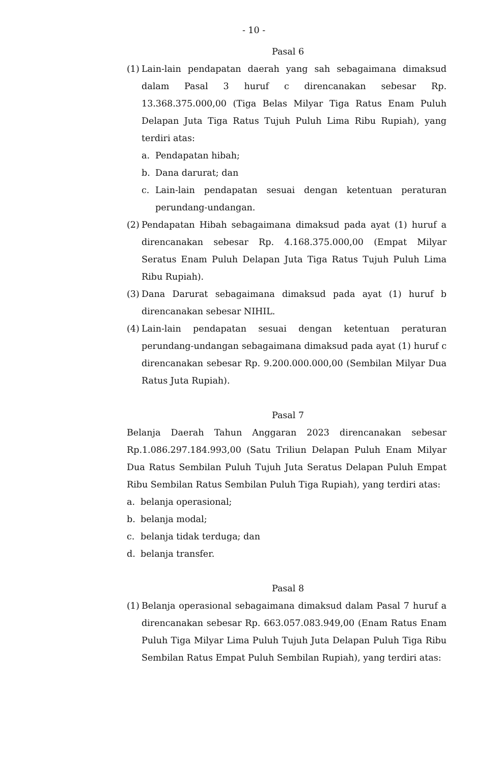- 10 -
Pasal 6
(1)
Lain-lain pendapatan daerah yang sah sebagaimana dimaksud dalam Pasal 3 huruf c direncanakan sebesar Rp. 13.368.375.000,00 (Tiga Belas Milyar Tiga Ratus Enam Puluh Delapan Juta Tiga Ratus Tujuh Puluh Lima Ribu Rupiah), yang terdiri atas:
a. Pendapatan hibah;
b. Dana darurat; dan
c. Lain-lain pendapatan sesuai dengan ketentuan peraturan perundang-undangan.
(2)
Pendapatan Hibah sebagaimana dimaksud pada ayat (1) huruf a direncanakan sebesar Rp. 4.168.375.000,00 (Empat Milyar Seratus Enam Puluh Delapan Juta Tiga Ratus Tujuh Puluh Lima Ribu Rupiah).
(3)
Dana Darurat sebagaimana dimaksud pada ayat (1) huruf b direncanakan sebesar NIHIL.
(4)
Lain-lain pendapatan sesuai dengan ketentuan peraturan perundang-undangan sebagaimana dimaksud pada ayat (1) huruf c direncanakan sebesar Rp. 9.200.000.000,00 (Sembilan Milyar Dua Ratus Juta Rupiah).
Pasal 7
Belanja Daerah Tahun Anggaran 2023 direncanakan sebesar Rp.1.086.297.184.993,00 (Satu Triliun Delapan Puluh Enam Milyar Dua Ratus Sembilan Puluh Tujuh Juta Seratus Delapan Puluh Empat Ribu Sembilan Ratus Sembilan Puluh Tiga Rupiah), yang terdiri atas:
a. belanja operasional;
b. belanja modal;
c. belanja tidak terduga; dan
d. belanja transfer.
Pasal 8
(1)
Belanja operasional sebagaimana dimaksud dalam Pasal 7 huruf a direncanakan sebesar Rp. 663.057.083.949,00 (Enam Ratus Enam Puluh Tiga Milyar Lima Puluh Tujuh Juta Delapan Puluh Tiga Ribu Sembilan Ratus Empat Puluh Sembilan Rupiah), yang terdiri atas: